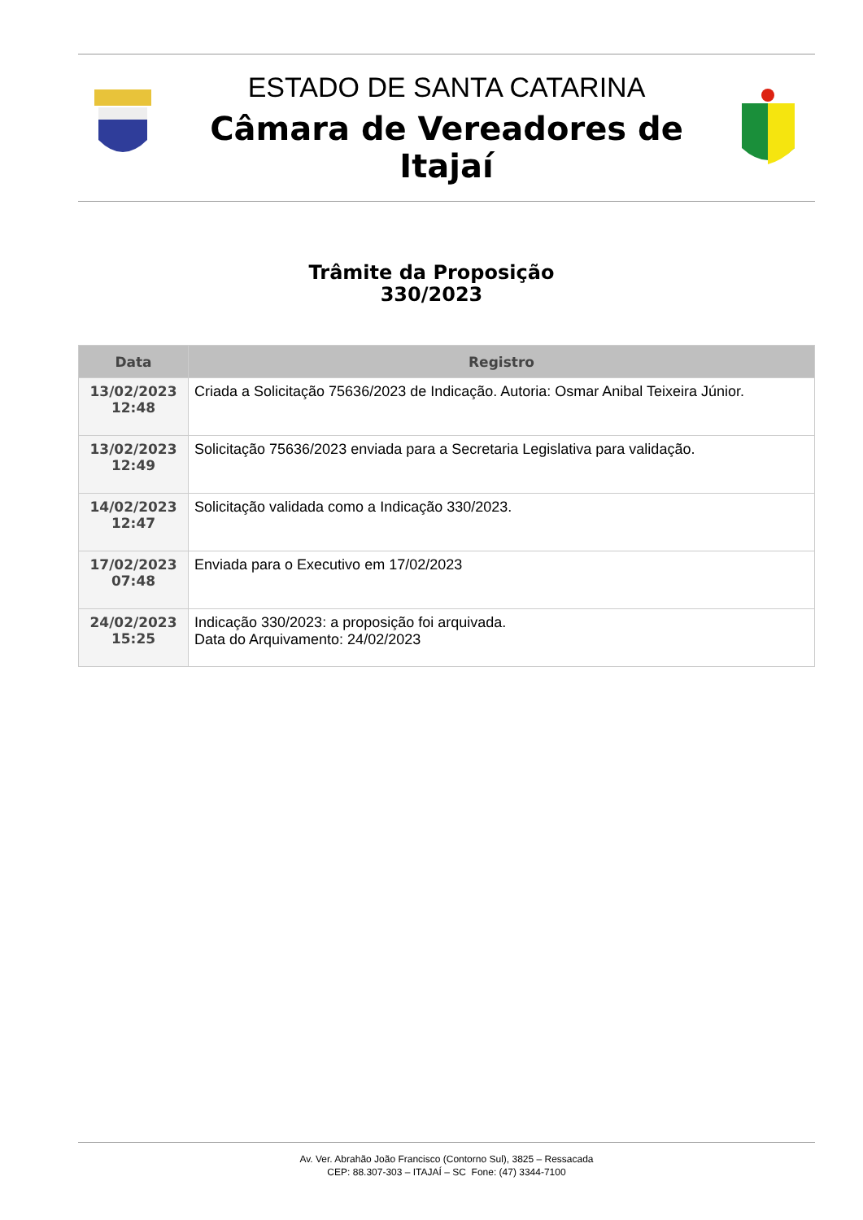ESTADO DE SANTA CATARINA
Câmara de Vereadores de Itajaí
Trâmite da Proposição
330/2023
| Data | Registro |
| --- | --- |
| 13/02/2023 12:48 | Criada a Solicitação 75636/2023 de Indicação. Autoria: Osmar Anibal Teixeira Júnior. |
| 13/02/2023 12:49 | Solicitação 75636/2023 enviada para a Secretaria Legislativa para validação. |
| 14/02/2023 12:47 | Solicitação validada como a Indicação 330/2023. |
| 17/02/2023 07:48 | Enviada para o Executivo em 17/02/2023 |
| 24/02/2023 15:25 | Indicação 330/2023: a proposição foi arquivada. Data do Arquivamento: 24/02/2023 |
Av. Ver. Abrahão João Francisco (Contorno Sul), 3825 – Ressacada
CEP: 88.307-303 – ITAJAÍ – SC Fone: (47) 3344-7100